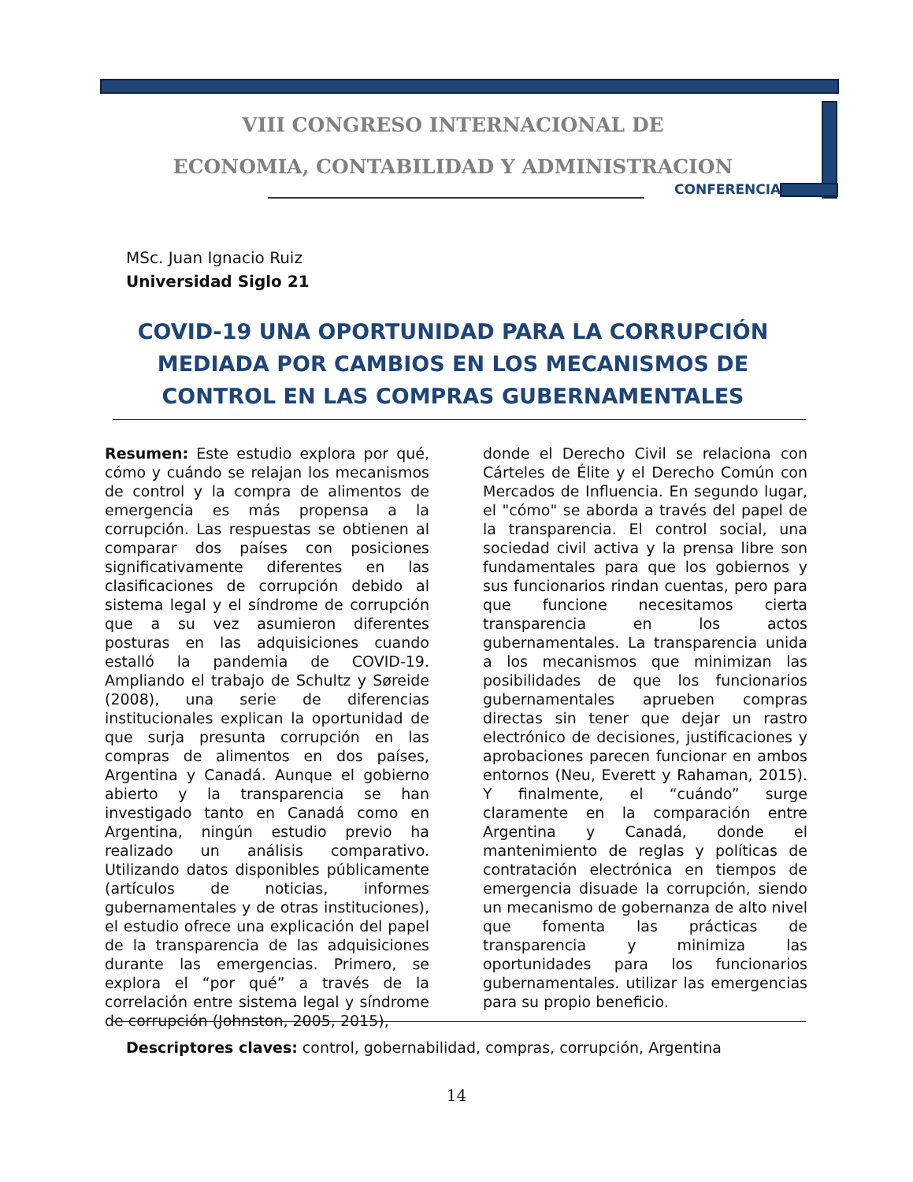VIII CONGRESO INTERNACIONAL DE
ECONOMIA, CONTABILIDAD Y ADMINISTRACION
CONFERENCIA
MSc. Juan Ignacio Ruiz
Universidad Siglo 21
COVID-19 UNA OPORTUNIDAD PARA LA CORRUPCIÓN MEDIADA POR CAMBIOS EN LOS MECANISMOS DE CONTROL EN LAS COMPRAS GUBERNAMENTALES
Resumen: Este estudio explora por qué, cómo y cuándo se relajan los mecanismos de control y la compra de alimentos de emergencia es más propensa a la corrupción. Las respuestas se obtienen al comparar dos países con posiciones significativamente diferentes en las clasificaciones de corrupción debido al sistema legal y el síndrome de corrupción que a su vez asumieron diferentes posturas en las adquisiciones cuando estalló la pandemia de COVID-19. Ampliando el trabajo de Schultz y Søreide (2008), una serie de diferencias institucionales explican la oportunidad de que surja presunta corrupción en las compras de alimentos en dos países, Argentina y Canadá. Aunque el gobierno abierto y la transparencia se han investigado tanto en Canadá como en Argentina, ningún estudio previo ha realizado un análisis comparativo. Utilizando datos disponibles públicamente (artículos de noticias, informes gubernamentales y de otras instituciones), el estudio ofrece una explicación del papel de la transparencia de las adquisiciones durante las emergencias. Primero, se explora el “por qué” a través de la correlación entre sistema legal y síndrome de corrupción (Johnston, 2005, 2015),
donde el Derecho Civil se relaciona con Cárteles de Élite y el Derecho Común con Mercados de Influencia. En segundo lugar, el "cómo" se aborda a través del papel de la transparencia. El control social, una sociedad civil activa y la prensa libre son fundamentales para que los gobiernos y sus funcionarios rindan cuentas, pero para que funcione necesitamos cierta transparencia en los actos gubernamentales. La transparencia unida a los mecanismos que minimizan las posibilidades de que los funcionarios gubernamentales aprueben compras directas sin tener que dejar un rastro electrónico de decisiones, justificaciones y aprobaciones parecen funcionar en ambos entornos (Neu, Everett y Rahaman, 2015). Y finalmente, el “cuándo” surge claramente en la comparación entre Argentina y Canadá, donde el mantenimiento de reglas y políticas de contratación electrónica en tiempos de emergencia disuade la corrupción, siendo un mecanismo de gobernanza de alto nivel que fomenta las prácticas de transparencia y minimiza las oportunidades para los funcionarios gubernamentales. utilizar las emergencias para su propio beneficio.
Descriptores claves: control, gobernabilidad, compras, corrupción, Argentina
14